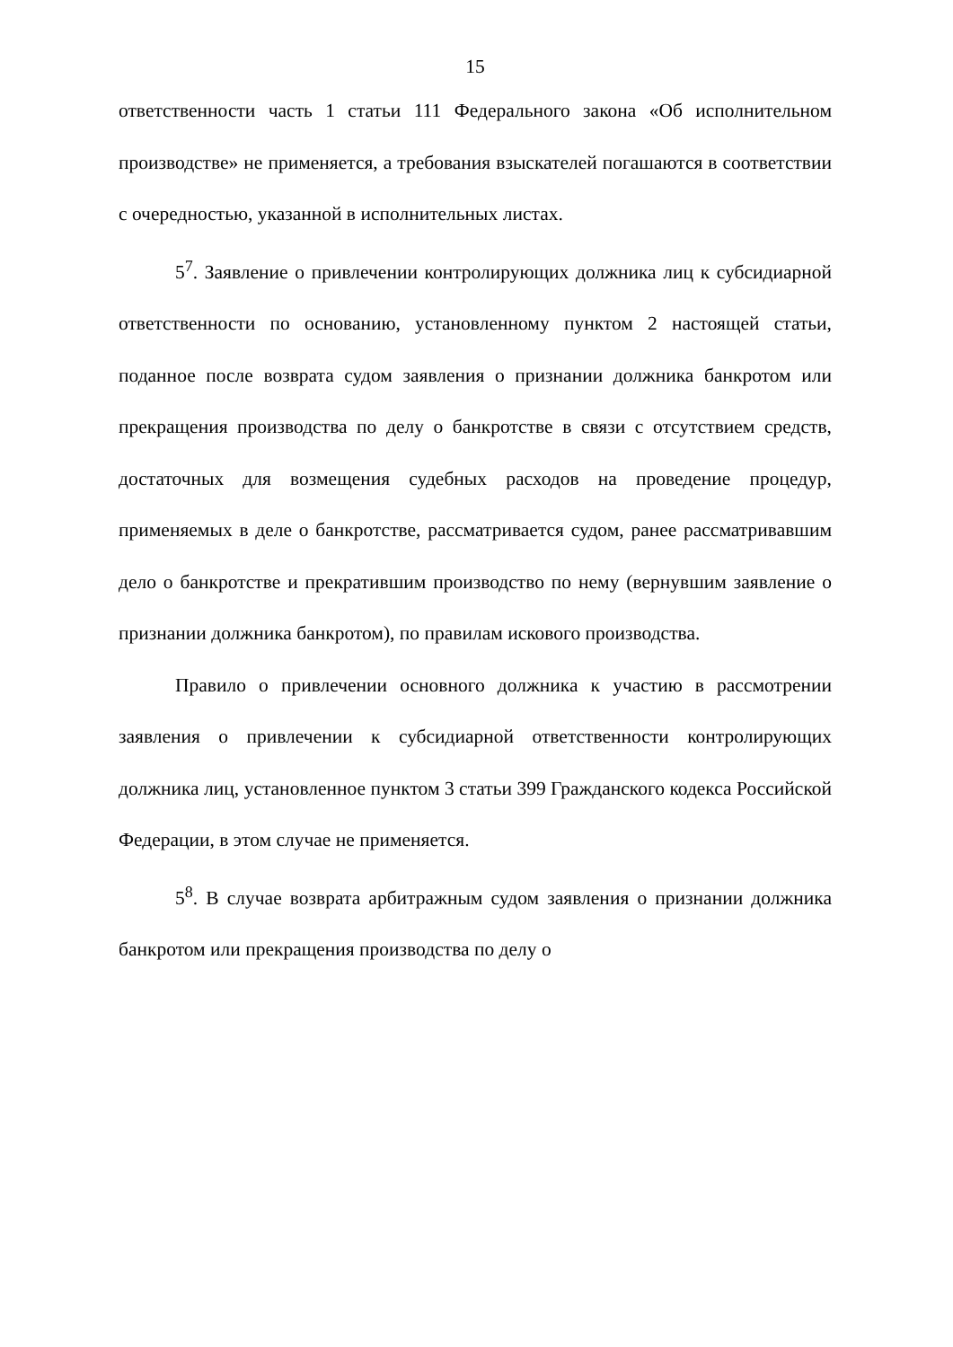15
ответственности часть 1 статьи 111 Федерального закона «Об исполнительном производстве» не применяется, а требования взыскателей погашаются в соответствии с очередностью, указанной в исполнительных листах.
5<sup>7</sup>. Заявление о привлечении контролирующих должника лиц к субсидиарной ответственности по основанию, установленному пунктом 2 настоящей статьи, поданное после возврата судом заявления о признании должника банкротом или прекращения производства по делу о банкротстве в связи с отсутствием средств, достаточных для возмещения судебных расходов на проведение процедур, применяемых в деле о банкротстве, рассматривается судом, ранее рассматривавшим дело о банкротстве и прекратившим производство по нему (вернувшим заявление о признании должника банкротом), по правилам искового производства.
Правило о привлечении основного должника к участию в рассмотрении заявления о привлечении к субсидиарной ответственности контролирующих должника лиц, установленное пунктом 3 статьи 399 Гражданского кодекса Российской Федерации, в этом случае не применяется.
5<sup>8</sup>. В случае возврата арбитражным судом заявления о признании должника банкротом или прекращения производства по делу о